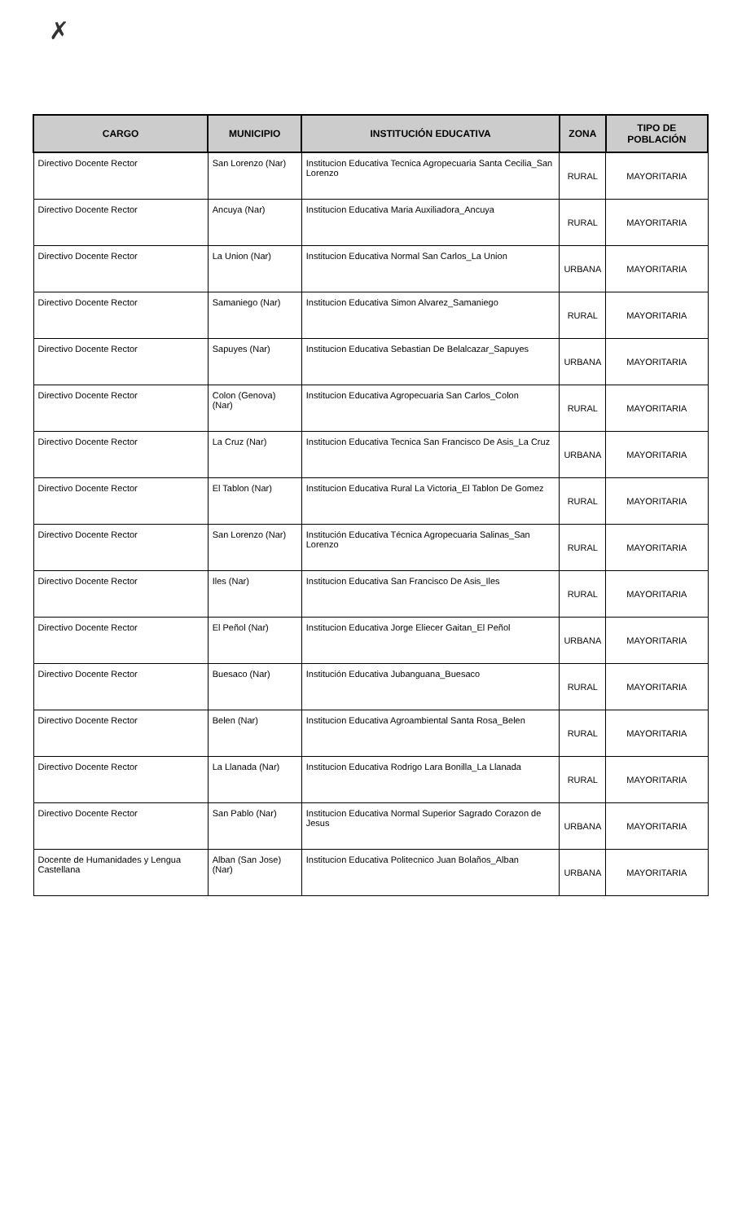✗
| CARGO | MUNICIPIO | INSTITUCIÓN EDUCATIVA | ZONA | TIPO DE POBLACIÓN |
| --- | --- | --- | --- | --- |
| Directivo Docente Rector | San Lorenzo (Nar) | Institucion Educativa Tecnica Agropecuaria Santa Cecilia_San Lorenzo | RURAL | MAYORITARIA |
| Directivo Docente Rector | Ancuya (Nar) | Institucion Educativa Maria Auxiliadora_Ancuya | RURAL | MAYORITARIA |
| Directivo Docente Rector | La Union (Nar) | Institucion Educativa Normal San Carlos_La Union | URBANA | MAYORITARIA |
| Directivo Docente Rector | Samaniego (Nar) | Institucion Educativa Simon Alvarez_Samaniego | RURAL | MAYORITARIA |
| Directivo Docente Rector | Sapuyes (Nar) | Institucion Educativa Sebastian De Belalcazar_Sapuyes | URBANA | MAYORITARIA |
| Directivo Docente Rector | Colon (Genova) (Nar) | Institucion Educativa Agropecuaria San Carlos_Colon | RURAL | MAYORITARIA |
| Directivo Docente Rector | La Cruz (Nar) | Institucion Educativa Tecnica San Francisco De Asis_La Cruz | URBANA | MAYORITARIA |
| Directivo Docente Rector | El Tablon (Nar) | Institucion Educativa Rural La Victoria_El Tablon De Gomez | RURAL | MAYORITARIA |
| Directivo Docente Rector | San Lorenzo (Nar) | Institución Educativa Técnica Agropecuaria Salinas_San Lorenzo | RURAL | MAYORITARIA |
| Directivo Docente Rector | Iles (Nar) | Institucion Educativa San Francisco De Asis_Iles | RURAL | MAYORITARIA |
| Directivo Docente Rector | El Peñol (Nar) | Institucion Educativa Jorge Eliecer Gaitan_El Peñol | URBANA | MAYORITARIA |
| Directivo Docente Rector | Buesaco (Nar) | Institución Educativa Jubanguana_Buesaco | RURAL | MAYORITARIA |
| Directivo Docente Rector | Belen (Nar) | Institucion Educativa Agroambiental Santa Rosa_Belen | RURAL | MAYORITARIA |
| Directivo Docente Rector | La Llanada (Nar) | Institucion Educativa Rodrigo Lara Bonilla_La Llanada | RURAL | MAYORITARIA |
| Directivo Docente Rector | San Pablo (Nar) | Institucion Educativa Normal Superior Sagrado Corazon de Jesus | URBANA | MAYORITARIA |
| Docente de Humanidades y Lengua Castellana | Alban (San Jose) (Nar) | Institucion Educativa Politecnico Juan Bolaños_Alban | URBANA | MAYORITARIA |